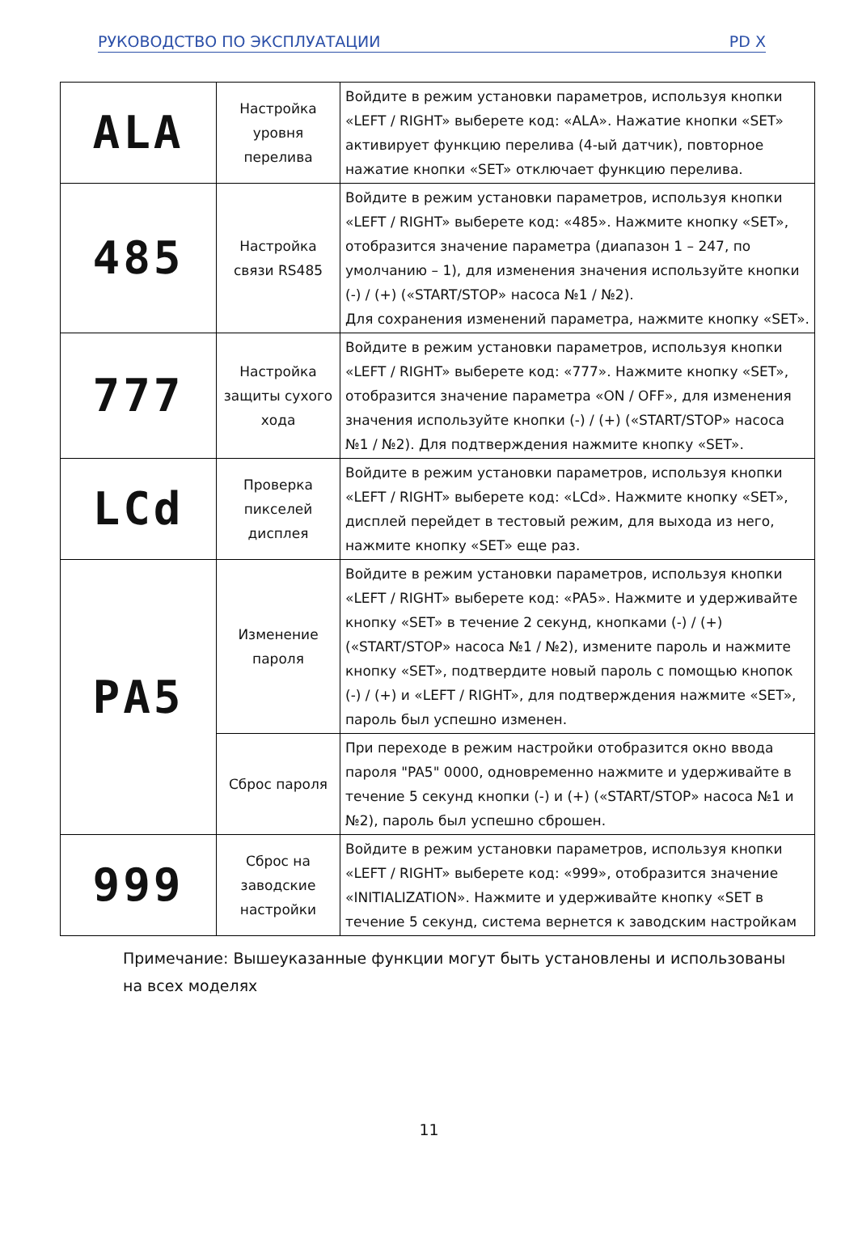РУКОВОДСТВО ПО ЭКСПЛУАТАЦИИ PD X
| ALA | Настройка уровня перелива | Войдите в режим установки параметров, используя кнопки «LEFT / RIGHT» выберете код: «ALA». Нажатие кнопки «SET» активирует функцию перелива (4-ый датчик), повторное нажатие кнопки «SET» отключает функцию перелива. |
| 485 | Настройка связи RS485 | Войдите в режим установки параметров, используя кнопки «LEFT / RIGHT» выберете код: «485». Нажмите кнопку «SET», отобразится значение параметра (диапазон 1 – 247, по умолчанию – 1), для изменения значения используйте кнопки (-) / (+) («START/STOP» насоса №1 / №2). Для сохранения изменений параметра, нажмите кнопку «SET». |
| 777 | Настройка защиты сухого хода | Войдите в режим установки параметров, используя кнопки «LEFT / RIGHT» выберете код: «777». Нажмите кнопку «SET», отобразится значение параметра «ON / OFF», для изменения значения используйте кнопки (-) / (+) («START/STOP» насоса №1 / №2). Для подтверждения нажмите кнопку «SET». |
| LCd | Проверка пикселей дисплея | Войдите в режим установки параметров, используя кнопки «LEFT / RIGHT» выберете код: «LCd». Нажмите кнопку «SET», дисплей перейдет в тестовый режим, для выхода из него, нажмите кнопку «SET» еще раз. |
| PA5 | Изменение пароля | Войдите в режим установки параметров, используя кнопки «LEFT / RIGHT» выберете код: «PA5». Нажмите и удерживайте кнопку «SET» в течение 2 секунд, кнопками (-) / (+) («START/STOP» насоса №1 / №2), измените пароль и нажмите кнопку «SET», подтвердите новый пароль с помощью кнопок (-) / (+) и «LEFT / RIGHT», для подтверждения нажмите «SET», пароль был успешно изменен. |
| | Сброс пароля | При переходе в режим настройки отобразится окно ввода пароля "PA5" 0000, одновременно нажмите и удерживайте в течение 5 секунд кнопки (-) и (+) («START/STOP» насоса №1 и №2), пароль был успешно сброшен. |
| 999 | Сброс на заводские настройки | Войдите в режим установки параметров, используя кнопки «LEFT / RIGHT» выберете код: «999», отобразится значение «INITIALIZATION». Нажмите и удерживайте кнопку «SET в течение 5 секунд, система вернется к заводским настройкам |
Примечание: Вышеуказанные функции могут быть установлены и использованы на всех моделях
11